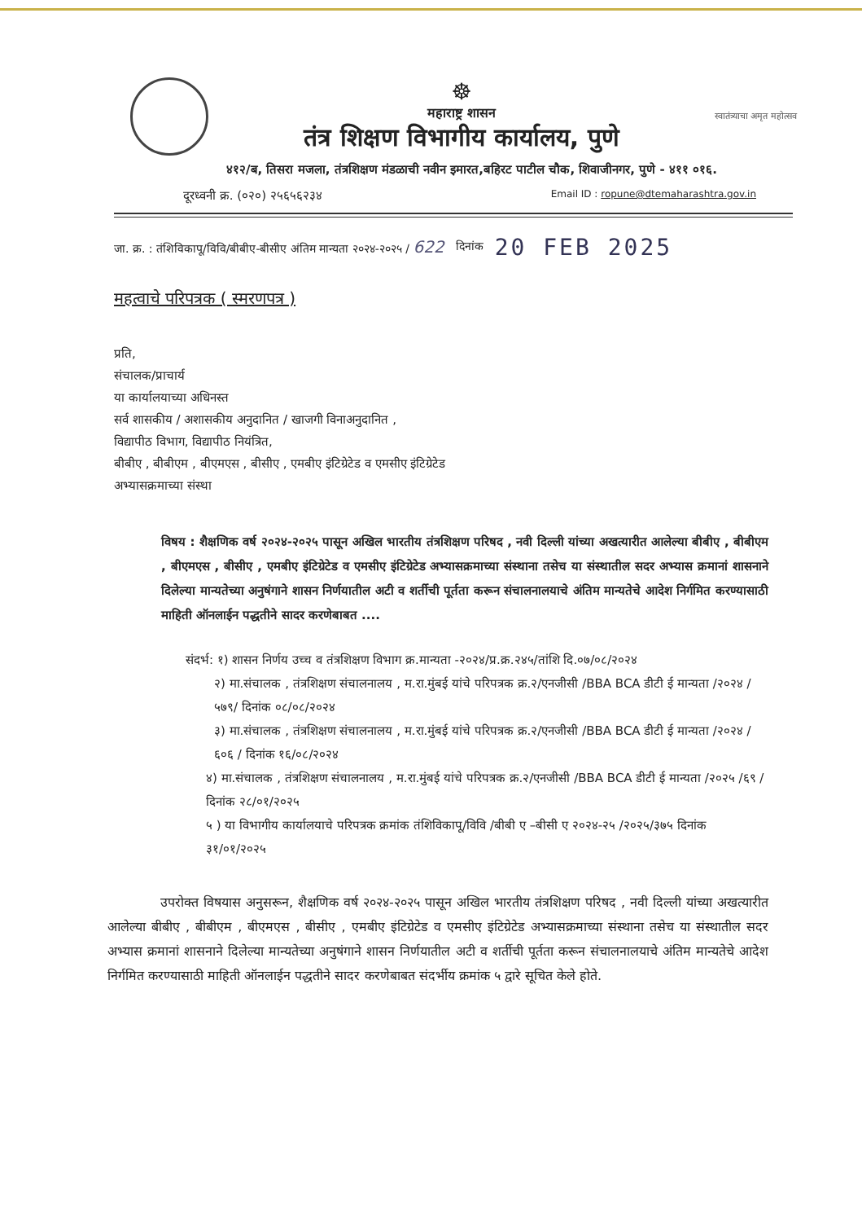☸
महाराष्ट्र शासन
तंत्र शिक्षण विभागीय कार्यालय, पुणे
स्वातंत्र्याचा अमृत महोत्सव
४१२/ब, तिसरा मजला, तंत्रशिक्षण मंडळाची नवीन इमारत,बहिरट पाटील चौक, शिवाजीनगर, पुणे - ४११ ०१६.
दूरध्वनी क्र. (०२०) २५६५६२३४ Email ID : ropune@dtemaharashtra.gov.in
जा. क्र. : तंशिविकापू/विवि/बीबीए-बीसीए अंतिम मान्यता २०२४-२०२५ / 622 दिनांक 20 FEB 2025
महत्वाचे परिपत्रक ( स्मरणपत्र )
प्रति,
संचालक/प्राचार्य
या कार्यालयाच्या अधिनस्त
सर्व शासकीय / अशासकीय अनुदानित / खाजगी विनाअनुदानित ,
विद्यापीठ विभाग, विद्यापीठ नियंत्रित,
बीबीए , बीबीएम , बीएमएस , बीसीए , एमबीए इंटिग्रेटेड व एमसीए इंटिग्रेटेड
अभ्यासक्रमाच्या संस्था
विषय : शैक्षणिक वर्ष २०२४-२०२५ पासून अखिल भारतीय तंत्रशिक्षण परिषद , नवी दिल्ली यांच्या अखत्यारीत आलेल्या बीबीए , बीबीएम , बीएमएस , बीसीए , एमबीए इंटिग्रेटेड व एमसीए इंटिग्रेटेड अभ्यासक्रमाच्या संस्थाना तसेच या संस्थातील सदर अभ्यास क्रमानां शासनाने दिलेल्या मान्यतेच्या अनुषंगाने शासन निर्णयातील अटी व शर्तीची पूर्तता करून संचालनालयाचे अंतिम मान्यतेचे आदेश निर्गमित करण्यासाठी माहिती ऑनलाईन पद्धतीने सादर करणेबाबत ....
संदर्भ: १) शासन निर्णय उच्च व तंत्रशिक्षण विभाग क्र.मान्यता -२०२४/प्र.क्र.२४५/तांशि दि.०७/०८/२०२४
२) मा.संचालक , तंत्रशिक्षण संचालनालय , म.रा.मुंबई यांचे परिपत्रक क्र.२/एनजीसी /BBA BCA डीटी ई मान्यता /२०२४ /५७९/ दिनांक ०८/०८/२०२४
३) मा.संचालक , तंत्रशिक्षण संचालनालय , म.रा.मुंबई यांचे परिपत्रक क्र.२/एनजीसी /BBA BCA डीटी ई मान्यता /२०२४ /६०६ / दिनांक १६/०८/२०२४
४) मा.संचालक , तंत्रशिक्षण संचालनालय , म.रा.मुंबई यांचे परिपत्रक क्र.२/एनजीसी /BBA BCA डीटी ई मान्यता /२०२५ /६९ / दिनांक २८/०१/२०२५
५ ) या विभागीय कार्यालयाचे परिपत्रक क्रमांक तंशिविकापू/विवि /बीबी ए –बीसी ए २०२४-२५ /२०२५/३७५ दिनांक ३१/०१/२०२५
उपरोक्त विषयास अनुसरून, शैक्षणिक वर्ष २०२४-२०२५ पासून अखिल भारतीय तंत्रशिक्षण परिषद , नवी दिल्ली यांच्या अखत्यारीत आलेल्या बीबीए , बीबीएम , बीएमएस , बीसीए , एमबीए इंटिग्रेटेड व एमसीए इंटिग्रेटेड अभ्यासक्रमाच्या संस्थाना तसेच या संस्थातील सदर अभ्यास क्रमानां शासनाने दिलेल्या मान्यतेच्या अनुषंगाने शासन निर्णयातील अटी व शर्तीची पूर्तता करून संचालनालयाचे अंतिम मान्यतेचे आदेश निर्गमित करण्यासाठी माहिती ऑनलाईन पद्धतीने सादर करणेबाबत संदर्भीय क्रमांक ५ द्वारे सूचित केले होते.